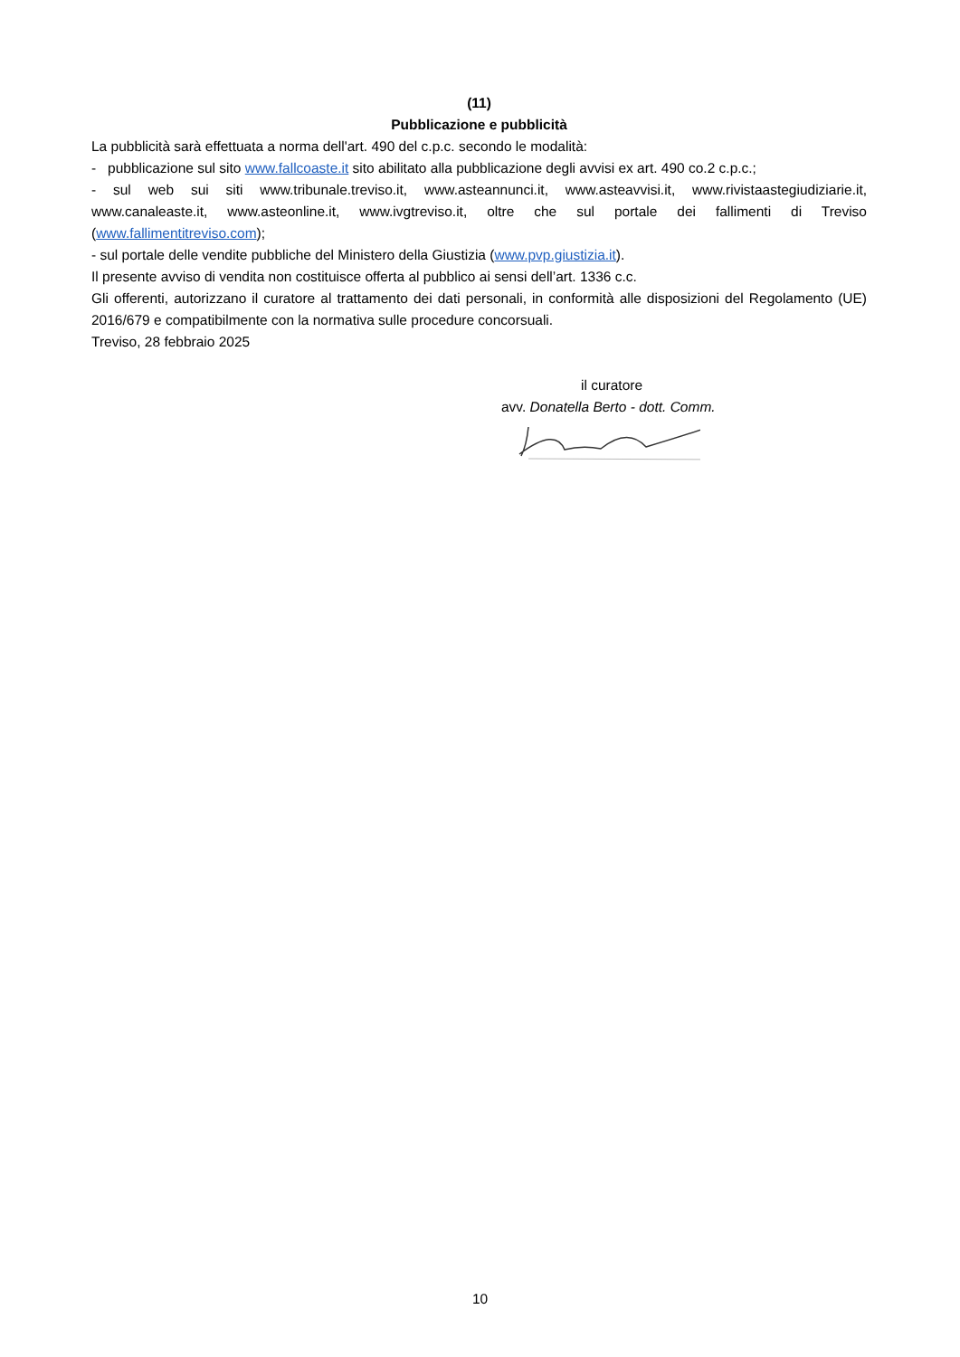(11)
Pubblicazione e pubblicità
La pubblicità sarà effettuata a norma dell'art. 490 del c.p.c. secondo le modalità:
- pubblicazione sul sito www.fallcoaste.it sito abilitato alla pubblicazione degli avvisi ex art. 490 co.2 c.p.c.;
- sul web sui siti www.tribunale.treviso.it, www.asteannunci.it, www.asteavvisi.it, www.rivistaastegiudiziarie.it, www.canaleaste.it, www.asteonline.it, www.ivgtreviso.it, oltre che sul portale dei fallimenti di Treviso (www.fallimentitreviso.com);
- sul portale delle vendite pubbliche del Ministero della Giustizia (www.pvp.giustizia.it).
Il presente avviso di vendita non costituisce offerta al pubblico ai sensi dell’art. 1336 c.c.
Gli offerenti, autorizzano il curatore al trattamento dei dati personali, in conformità alle disposizioni del Regolamento (UE) 2016/679 e compatibilmente con la normativa sulle procedure concorsuali.
Treviso, 28 febbraio 2025
il curatore
avv. Donatella Berto - dott. Comm.
10